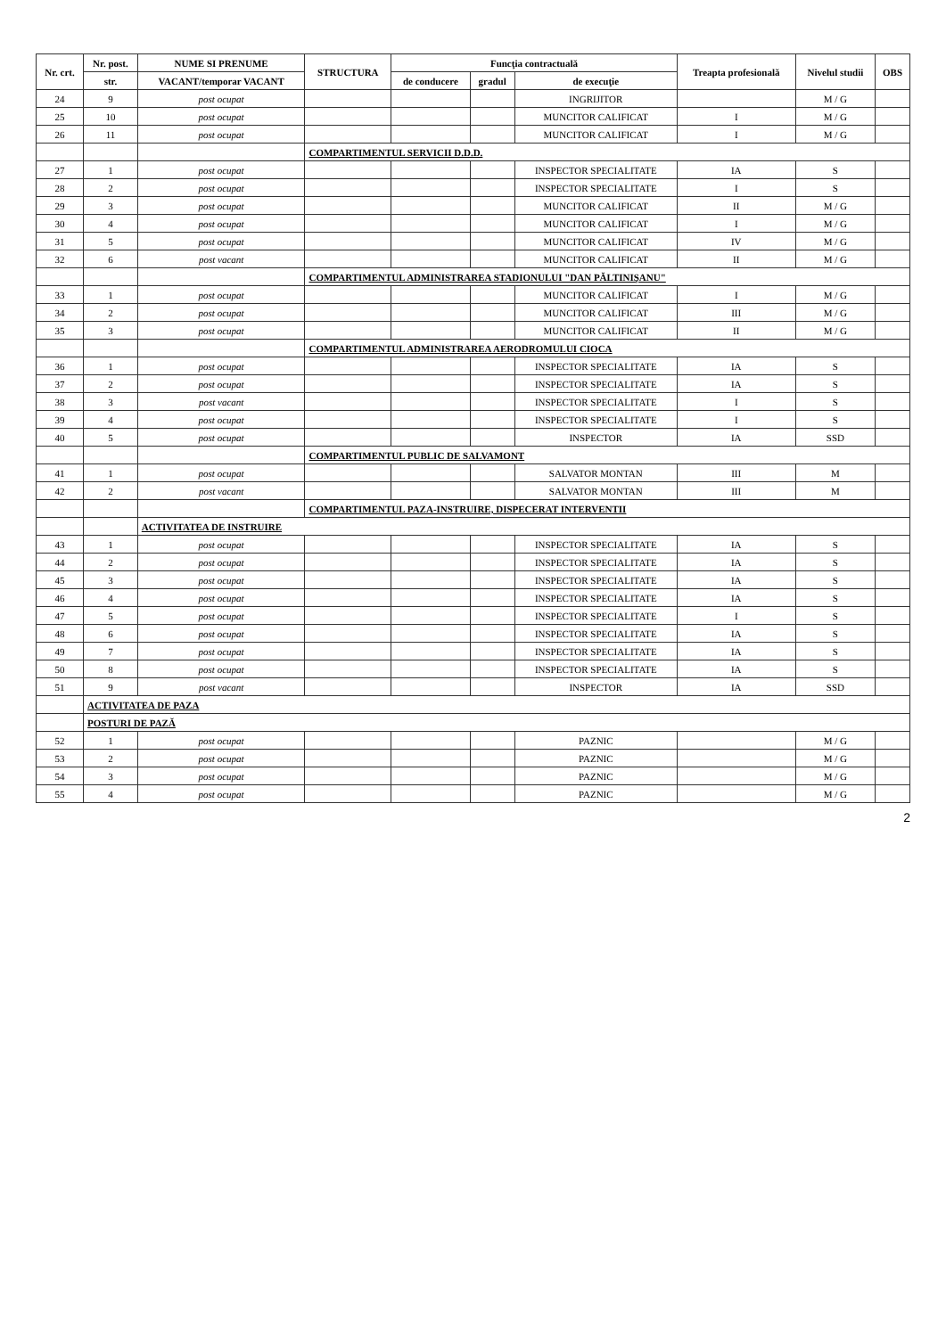| Nr. crt. | Nr. post. | NUME SI PRENUME | STRUCTURA | Funcţia contractuală | | | Treapta profesională | Nivelul studii | OBS |
| --- | --- | --- | --- | --- | --- | --- | --- | --- | --- |
| | str. | VACANT/temporar VACANT | | de conducere | gradul | de execuţie | | | |
| 24 | 9 | post ocupat | | | | INGRIJITOR | | M / G | |
| 25 | 10 | post ocupat | | | | MUNCITOR CALIFICAT | I | M / G | |
| 26 | 11 | post ocupat | | | | MUNCITOR CALIFICAT | I | M / G | |
| | | | COMPARTIMENTUL SERVICII D.D.D. | | | | | | |
| 27 | 1 | post ocupat | | | | INSPECTOR SPECIALITATE | IA | S | |
| 28 | 2 | post ocupat | | | | INSPECTOR SPECIALITATE | I | S | |
| 29 | 3 | post ocupat | | | | MUNCITOR CALIFICAT | II | M / G | |
| 30 | 4 | post ocupat | | | | MUNCITOR CALIFICAT | I | M / G | |
| 31 | 5 | post ocupat | | | | MUNCITOR CALIFICAT | IV | M / G | |
| 32 | 6 | post vacant | | | | MUNCITOR CALIFICAT | II | M / G | |
| | | | COMPARTIMENTUL ADMINISTRAREA STADIONULUI "DAN PĂLTINIŞANU" | | | | | | |
| 33 | 1 | post ocupat | | | | MUNCITOR CALIFICAT | I | M / G | |
| 34 | 2 | post ocupat | | | | MUNCITOR CALIFICAT | III | M / G | |
| 35 | 3 | post ocupat | | | | MUNCITOR CALIFICAT | II | M / G | |
| | | | COMPARTIMENTUL ADMINISTRAREA AERODROMULUI CIOCA | | | | | | |
| 36 | 1 | post ocupat | | | | INSPECTOR SPECIALITATE | IA | S | |
| 37 | 2 | post ocupat | | | | INSPECTOR SPECIALITATE | IA | S | |
| 38 | 3 | post vacant | | | | INSPECTOR SPECIALITATE | I | S | |
| 39 | 4 | post ocupat | | | | INSPECTOR SPECIALITATE | I | S | |
| 40 | 5 | post ocupat | | | | INSPECTOR | IA | SSD | |
| | | | COMPARTIMENTUL PUBLIC DE SALVAMONT | | | | | | |
| 41 | 1 | post ocupat | | | | SALVATOR MONTAN | III | M | |
| 42 | 2 | post vacant | | | | SALVATOR MONTAN | III | M | |
| | | | COMPARTIMENTUL PAZA-INSTRUIRE, DISPECERAT INTERVENTII | | | | | | |
| | | ACTIVITATEA DE INSTRUIRE | | | | | | | |
| 43 | 1 | post ocupat | | | | INSPECTOR SPECIALITATE | IA | S | |
| 44 | 2 | post ocupat | | | | INSPECTOR SPECIALITATE | IA | S | |
| 45 | 3 | post ocupat | | | | INSPECTOR SPECIALITATE | IA | S | |
| 46 | 4 | post ocupat | | | | INSPECTOR SPECIALITATE | IA | S | |
| 47 | 5 | post ocupat | | | | INSPECTOR SPECIALITATE | I | S | |
| 48 | 6 | post ocupat | | | | INSPECTOR SPECIALITATE | IA | S | |
| 49 | 7 | post ocupat | | | | INSPECTOR SPECIALITATE | IA | S | |
| 50 | 8 | post ocupat | | | | INSPECTOR SPECIALITATE | IA | S | |
| 51 | 9 | post vacant | | | | INSPECTOR | IA | SSD | |
| | ACTIVITATEA DE PAZA | | | | | | | | |
| | POSTURI DE PAZĂ | | | | | | | | |
| 52 | 1 | post ocupat | | | | PAZNIC | | M / G | |
| 53 | 2 | post ocupat | | | | PAZNIC | | M / G | |
| 54 | 3 | post ocupat | | | | PAZNIC | | M / G | |
| 55 | 4 | post ocupat | | | | PAZNIC | | M / G | |
2